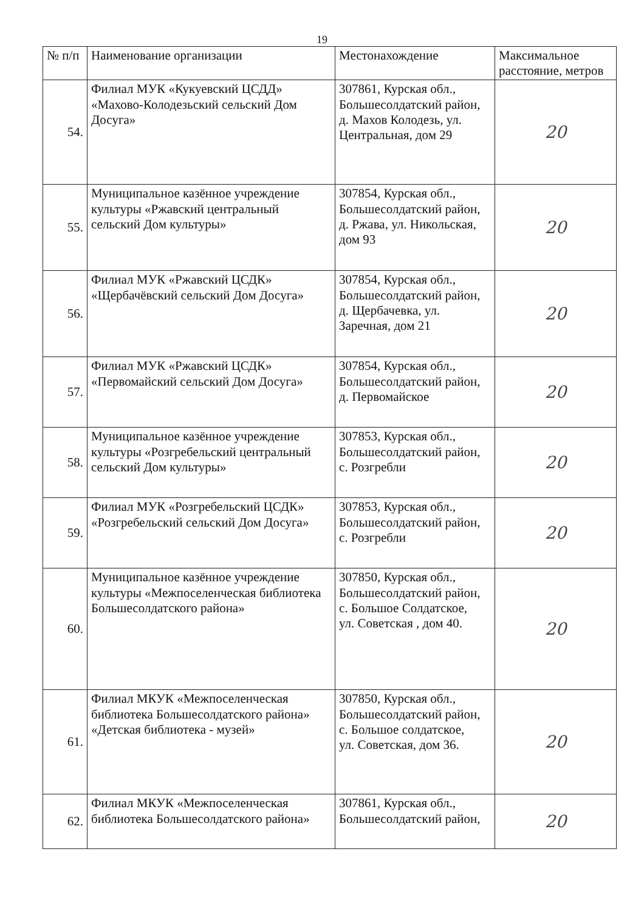19
| № п/п | Наименование организации | Местонахождение | Максимальное расстояние, метров |
| --- | --- | --- | --- |
| 54. | Филиал МУК «Кукуевский ЦСДД» «Махово-Колодезьский сельский Дом Досуга» | 307861, Курская обл., Большесолдатский район, д. Махов Колодезь, ул. Центральная, дом 29 | 20 |
| 55. | Муниципальное казённое учреждение культуры «Ржавский центральный сельский Дом культуры» | 307854, Курская обл., Большесолдатский район, д. Ржава, ул. Никольская, дом 93 | 20 |
| 56. | Филиал МУК «Ржавский ЦСДК» «Щербачёвский сельский Дом Досуга» | 307854, Курская обл., Большесолдатский район, д. Щербачевка, ул. Заречная, дом 21 | 20 |
| 57. | Филиал МУК «Ржавский ЦСДК» «Первомайский сельский Дом Досуга» | 307854, Курская обл., Большесолдатский район, д. Первомайское | 20 |
| 58. | Муниципальное казённое учреждение культуры «Розгребельский центральный сельский Дом культуры» | 307853, Курская обл., Большесолдатский район, с. Розгребли | 20 |
| 59. | Филиал МУК «Розгребельский ЦСДК» «Розгребельский сельский Дом Досуга» | 307853, Курская обл., Большесолдатский район, с. Розгребли | 20 |
| 60. | Муниципальное казённое учреждение культуры «Межпоселенческая библиотека Большесолдатского района» | 307850, Курская обл., Большесолдатский район, с. Большое Солдатское, ул. Советская , дом 40. | 20 |
| 61. | Филиал МКУК «Межпоселенческая библиотека Большесолдатского района» «Детская библиотека - музей» | 307850, Курская обл., Большесолдатский район, с. Большое солдатское, ул. Советская, дом 36. | 20 |
| 62. | Филиал МКУК «Межпоселенческая библиотека Большесолдатского района» | 307861, Курская обл., Большесолдатский район, | 20 |